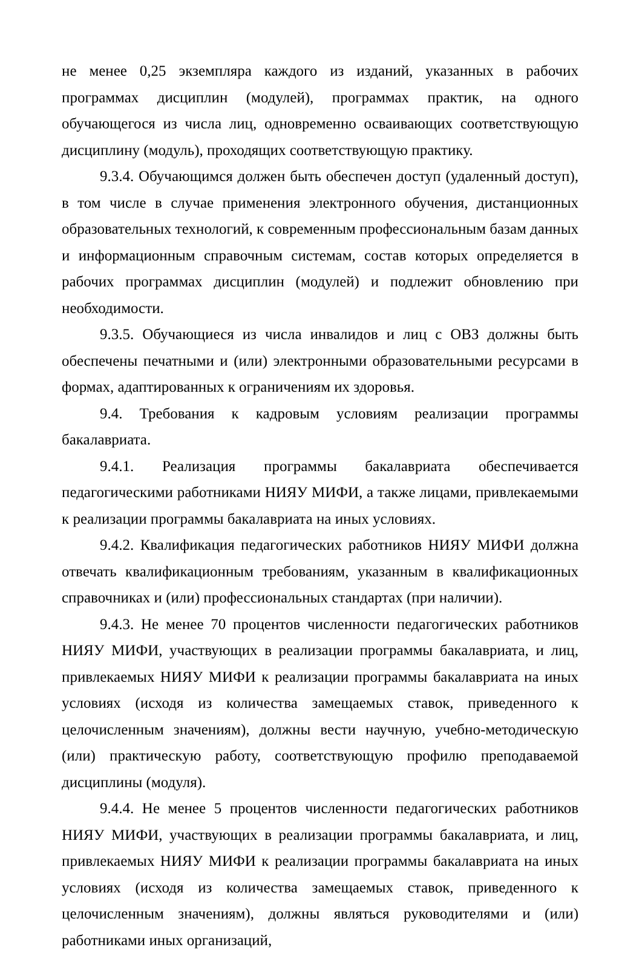не менее 0,25 экземпляра каждого из изданий, указанных в рабочих программах дисциплин (модулей), программах практик, на одного обучающегося из числа лиц, одновременно осваивающих соответствующую дисциплину (модуль), проходящих соответствующую практику.
9.3.4. Обучающимся должен быть обеспечен доступ (удаленный доступ), в том числе в случае применения электронного обучения, дистанционных образовательных технологий, к современным профессиональным базам данных и информационным справочным системам, состав которых определяется в рабочих программах дисциплин (модулей) и подлежит обновлению при необходимости.
9.3.5. Обучающиеся из числа инвалидов и лиц с ОВЗ должны быть обеспечены печатными и (или) электронными образовательными ресурсами в формах, адаптированных к ограничениям их здоровья.
9.4. Требования к кадровым условиям реализации программы бакалавриата.
9.4.1. Реализация программы бакалавриата обеспечивается педагогическими работниками НИЯУ МИФИ, а также лицами, привлекаемыми к реализации программы бакалавриата на иных условиях.
9.4.2. Квалификация педагогических работников НИЯУ МИФИ должна отвечать квалификационным требованиям, указанным в квалификационных справочниках и (или) профессиональных стандартах (при наличии).
9.4.3. Не менее 70 процентов численности педагогических работников НИЯУ МИФИ, участвующих в реализации программы бакалавриата, и лиц, привлекаемых НИЯУ МИФИ к реализации программы бакалавриата на иных условиях (исходя из количества замещаемых ставок, приведенного к целочисленным значениям), должны вести научную, учебно-методическую (или) практическую работу, соответствующую профилю преподаваемой дисциплины (модуля).
9.4.4. Не менее 5 процентов численности педагогических работников НИЯУ МИФИ, участвующих в реализации программы бакалавриата, и лиц, привлекаемых НИЯУ МИФИ к реализации программы бакалавриата на иных условиях (исходя из количества замещаемых ставок, приведенного к целочисленным значениям), должны являться руководителями и (или) работниками иных организаций,